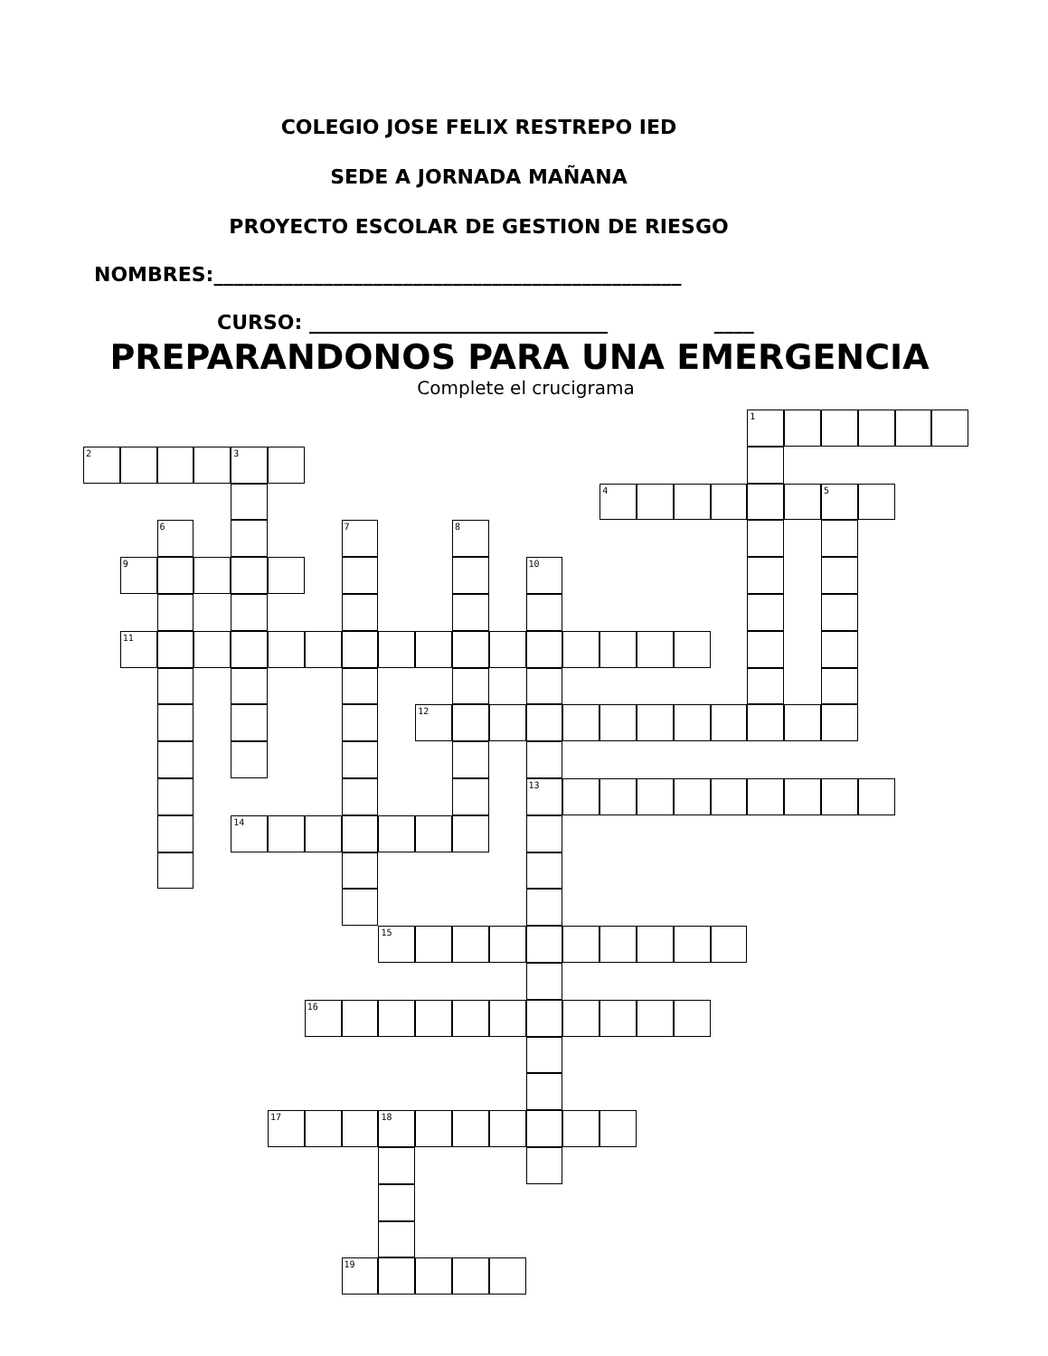COLEGIO JOSE FELIX RESTREPO IED
SEDE A JORNADA MAÑANA
PROYECTO ESCOLAR DE GESTION DE RIESGO
NOMBRES:_______________________________________________
CURSO: ______________________________ ____
PREPARANDONOS PARA UNA EMERGENCIA
Complete el crucigrama
1
2 3
4 5
6
7
8
9
10
11
12
13
14
15
16
17 18
19